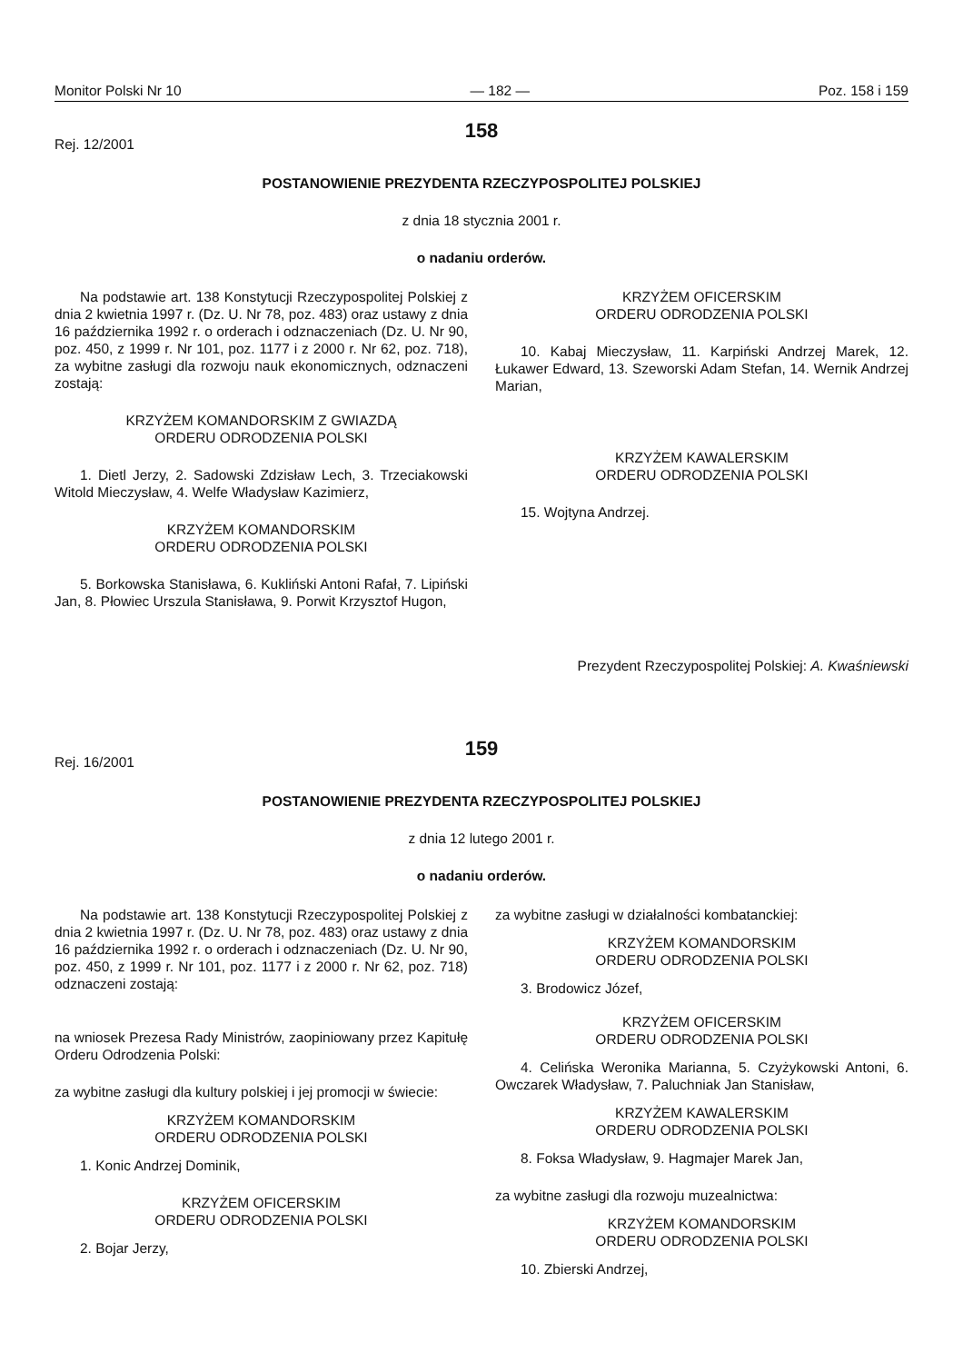Monitor Polski Nr 10 — 182 — Poz. 158 i 159
158
Rej. 12/2001
POSTANOWIENIE PREZYDENTA RZECZYPOSPOLITEJ POLSKIEJ
z dnia 18 stycznia 2001 r.
o nadaniu orderów.
Na podstawie art. 138 Konstytucji Rzeczypospolitej Polskiej z dnia 2 kwietnia 1997 r. (Dz. U. Nr 78, poz. 483) oraz ustawy z dnia 16 października 1992 r. o orderach i odznaczeniach (Dz. U. Nr 90, poz. 450, z 1999 r. Nr 101, poz. 1177 i z 2000 r. Nr 62, poz. 718), za wybitne zasługi dla rozwoju nauk ekonomicznych, odznaczeni zostają:
KRZYŻEM KOMANDORSKIM Z GWIAZDĄ
ORDERU ODRODZENIA POLSKI
1. Dietl Jerzy, 2. Sadowski Zdzisław Lech, 3. Trzeciakowski Witold Mieczysław, 4. Welfe Władysław Kazimierz,
KRZYŻEM KOMANDORSKIM
ORDERU ODRODZENIA POLSKI
5. Borkowska Stanisława, 6. Kukliński Antoni Rafał, 7. Lipiński Jan, 8. Płowiec Urszula Stanisława, 9. Porwit Krzysztof Hugon,
KRZYŻEM OFICERSKIM
ORDERU ODRODZENIA POLSKI
10. Kabaj Mieczysław, 11. Karpiński Andrzej Marek, 12. Łukawer Edward, 13. Szeworski Adam Stefan, 14. Wernik Andrzej Marian,
KRZYŻEM KAWALERSKIM
ORDERU ODRODZENIA POLSKI
15. Wojtyna Andrzej.
Prezydent Rzeczypospolitej Polskiej: A. Kwaśniewski
159
Rej. 16/2001
POSTANOWIENIE PREZYDENTA RZECZYPOSPOLITEJ POLSKIEJ
z dnia 12 lutego 2001 r.
o nadaniu orderów.
Na podstawie art. 138 Konstytucji Rzeczypospolitej Polskiej z dnia 2 kwietnia 1997 r. (Dz. U. Nr 78, poz. 483) oraz ustawy z dnia 16 października 1992 r. o orderach i odznaczeniach (Dz. U. Nr 90, poz. 450, z 1999 r. Nr 101, poz. 1177 i z 2000 r. Nr 62, poz. 718) odznaczeni zostają:
na wniosek Prezesa Rady Ministrów, zaopiniowany przez Kapitułę Orderu Odrodzenia Polski:
za wybitne zasługi dla kultury polskiej i jej promocji w świecie:
KRZYŻEM KOMANDORSKIM
ORDERU ODRODZENIA POLSKI
1. Konic Andrzej Dominik,
KRZYŻEM OFICERSKIM
ORDERU ODRODZENIA POLSKI
2. Bojar Jerzy,
za wybitne zasługi w działalności kombatanckiej:
KRZYŻEM KOMANDORSKIM
ORDERU ODRODZENIA POLSKI
3. Brodowicz Józef,
KRZYŻEM OFICERSKIM
ORDERU ODRODZENIA POLSKI
4. Celińska Weronika Marianna, 5. Czyżykowski Antoni, 6. Owczarek Władysław, 7. Paluchniak Jan Stanisław,
KRZYŻEM KAWALERSKIM
ORDERU ODRODZENIA POLSKI
8. Foksa Władysław, 9. Hagmajer Marek Jan,
za wybitne zasługi dla rozwoju muzealnictwa:
KRZYŻEM KOMANDORSKIM
ORDERU ODRODZENIA POLSKI
10. Zbierski Andrzej,